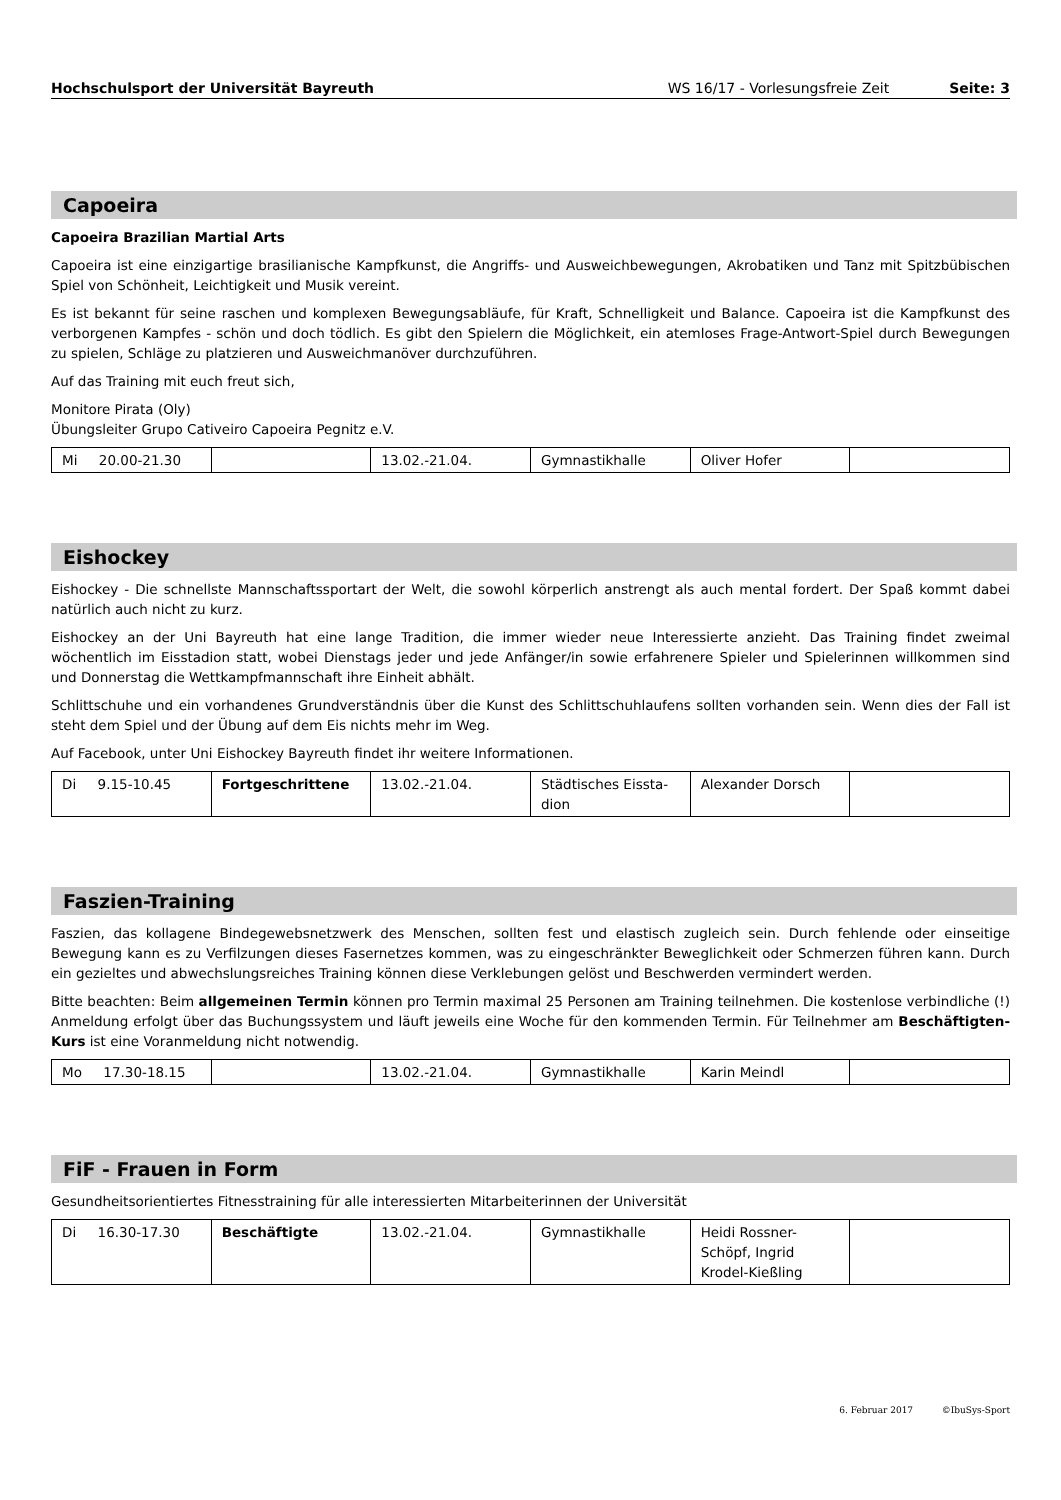Hochschulsport der Universität Bayreuth WS 16/17 - Vorlesungsfreie Zeit Seite: 3
Capoeira
Capoeira Brazilian Martial Arts
Capoeira ist eine einzigartige brasilianische Kampfkunst, die Angriffs- und Ausweichbewegungen, Akrobatiken und Tanz mit Spitzbübischen Spiel von Schönheit, Leichtigkeit und Musik vereint.
Es ist bekannt für seine raschen und komplexen Bewegungsabläufe, für Kraft, Schnelligkeit und Balance. Capoeira ist die Kampfkunst des verborgenen Kampfes - schön und doch tödlich. Es gibt den Spielern die Möglichkeit, ein atemloses Frage-Antwort-Spiel durch Bewegungen zu spielen, Schläge zu platzieren und Ausweichmanöver durchzuführen.
Auf das Training mit euch freut sich,
Monitore Pirata (Oly)
Übungsleiter Grupo Cativeiro Capoeira Pegnitz e.V.
| Mi 20.00-21.30 | | 13.02.-21.04. | Gymnastikhalle | Oliver Hofer | |
Eishockey
Eishockey - Die schnellste Mannschaftssportart der Welt, die sowohl körperlich anstrengt als auch mental fordert. Der Spaß kommt dabei natürlich auch nicht zu kurz.
Eishockey an der Uni Bayreuth hat eine lange Tradition, die immer wieder neue Interessierte anzieht. Das Training findet zweimal wöchentlich im Eisstadion statt, wobei Dienstags jeder und jede Anfänger/in sowie erfahrenere Spieler und Spielerinnen willkommen sind und Donnerstag die Wettkampfmannschaft ihre Einheit abhält.
Schlittschuhe und ein vorhandenes Grundverständnis über die Kunst des Schlittschuhlaufens sollten vorhanden sein. Wenn dies der Fall ist steht dem Spiel und der Übung auf dem Eis nichts mehr im Weg.
Auf Facebook, unter Uni Eishockey Bayreuth findet ihr weitere Informationen.
| Di 9.15-10.45 | Fortgeschrittene | 13.02.-21.04. | Städtisches Eissta-dion | Alexander Dorsch | |
Faszien-Training
Faszien, das kollagene Bindegewebsnetzwerk des Menschen, sollten fest und elastisch zugleich sein. Durch fehlende oder einseitige Bewegung kann es zu Verfilzungen dieses Fasernetzes kommen, was zu eingeschränkter Beweglichkeit oder Schmerzen führen kann. Durch ein gezieltes und abwechslungsreiches Training können diese Verklebungen gelöst und Beschwerden vermindert werden.
Bitte beachten: Beim allgemeinen Termin können pro Termin maximal 25 Personen am Training teilnehmen. Die kostenlose verbindliche (!) Anmeldung erfolgt über das Buchungssystem und läuft jeweils eine Woche für den kommenden Termin. Für Teilnehmer am Beschäftigten-Kurs ist eine Voranmeldung nicht notwendig.
| Mo 17.30-18.15 | | 13.02.-21.04. | Gymnastikhalle | Karin Meindl | |
FiF - Frauen in Form
Gesundheitsorientiertes Fitnesstraining für alle interessierten Mitarbeiterinnen der Universität
| Di 16.30-17.30 | Beschäftigte | 13.02.-21.04. | Gymnastikhalle | Heidi Rossner-Schöpf, Ingrid Krodel-Kießling | |
6. Februar 2017 ©IbuSys-Sport